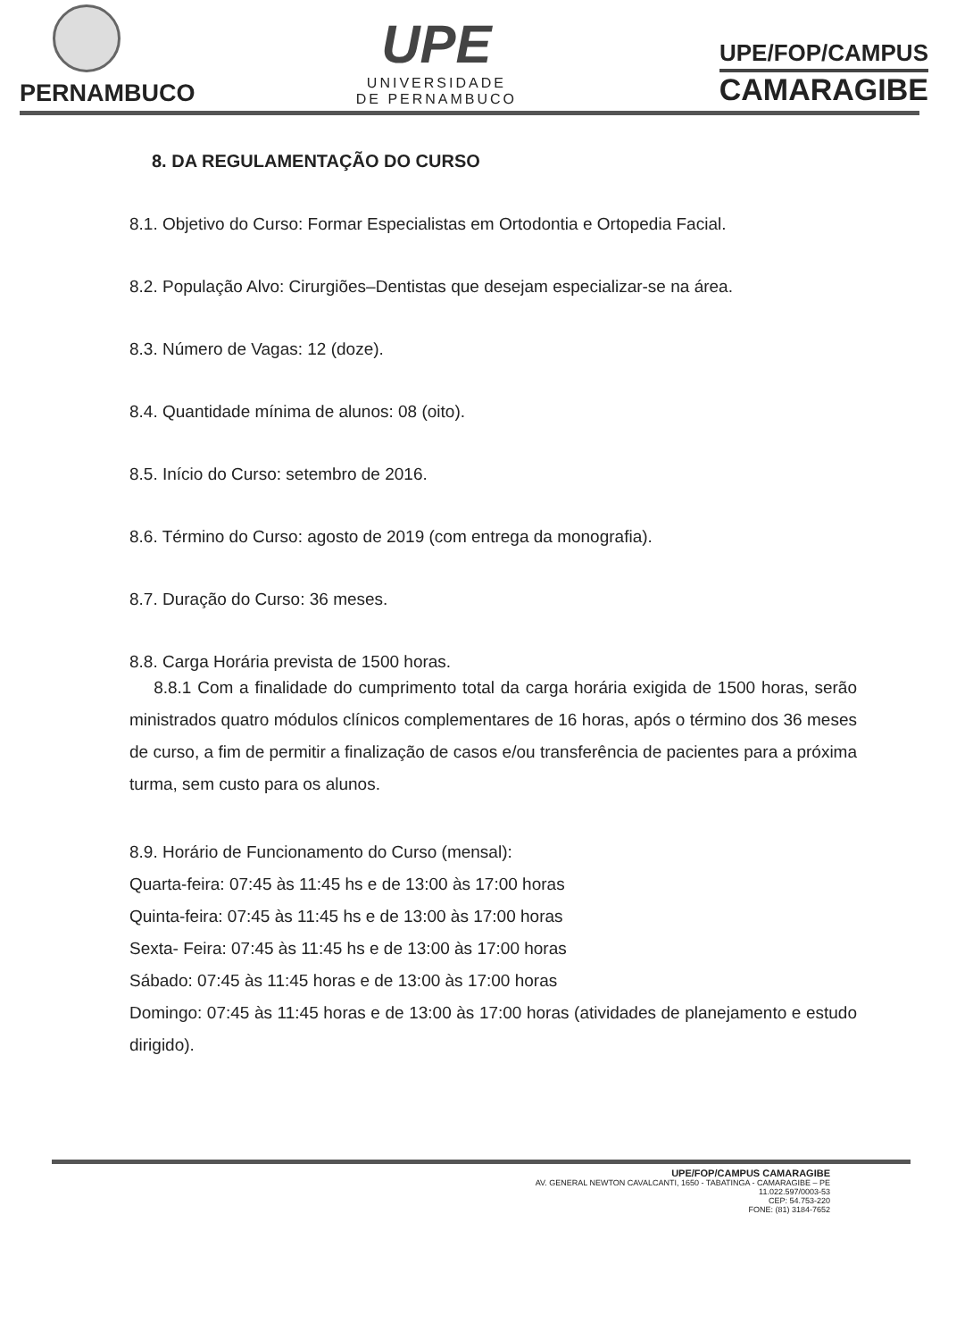PERNAMBUCO
UPE
UNIVERSIDADE
DE PERNAMBUCO
UPE/FOP/CAMPUS
CAMARAGIBE
8. DA REGULAMENTAÇÃO DO CURSO
8.1. Objetivo do Curso: Formar Especialistas em Ortodontia e Ortopedia Facial.
8.2. População Alvo: Cirurgiões–Dentistas que desejam especializar-se na área.
8.3. Número de Vagas: 12 (doze).
8.4. Quantidade mínima de alunos: 08 (oito).
8.5. Início do Curso: setembro de 2016.
8.6. Término do Curso: agosto de 2019 (com entrega da monografia).
8.7. Duração do Curso: 36 meses.
8.8. Carga Horária prevista de 1500 horas.
8.8.1 Com a finalidade do cumprimento total da carga horária exigida de 1500 horas, serão ministrados quatro módulos clínicos complementares de 16 horas, após o término dos 36 meses de curso, a fim de permitir a finalização de casos e/ou transferência de pacientes para a próxima turma, sem custo para os alunos.
8.9. Horário de Funcionamento do Curso (mensal):
Quarta-feira: 07:45 às 11:45 hs e de 13:00 às 17:00 horas
Quinta-feira: 07:45 às 11:45 hs e de 13:00 às 17:00 horas
Sexta- Feira: 07:45 às 11:45 hs e de 13:00 às 17:00 horas
Sábado: 07:45 às 11:45 horas e de 13:00 às 17:00 horas
Domingo: 07:45 às 11:45 horas e de 13:00 às 17:00 horas (atividades de planejamento e estudo dirigido).
UPE/FOP/CAMPUS CAMARAGIBE
AV. GENERAL NEWTON CAVALCANTI, 1650 - TABATINGA - CAMARAGIBE – PE
11.022.597/0003-53
CEP: 54.753-220
FONE: (81) 3184-7652